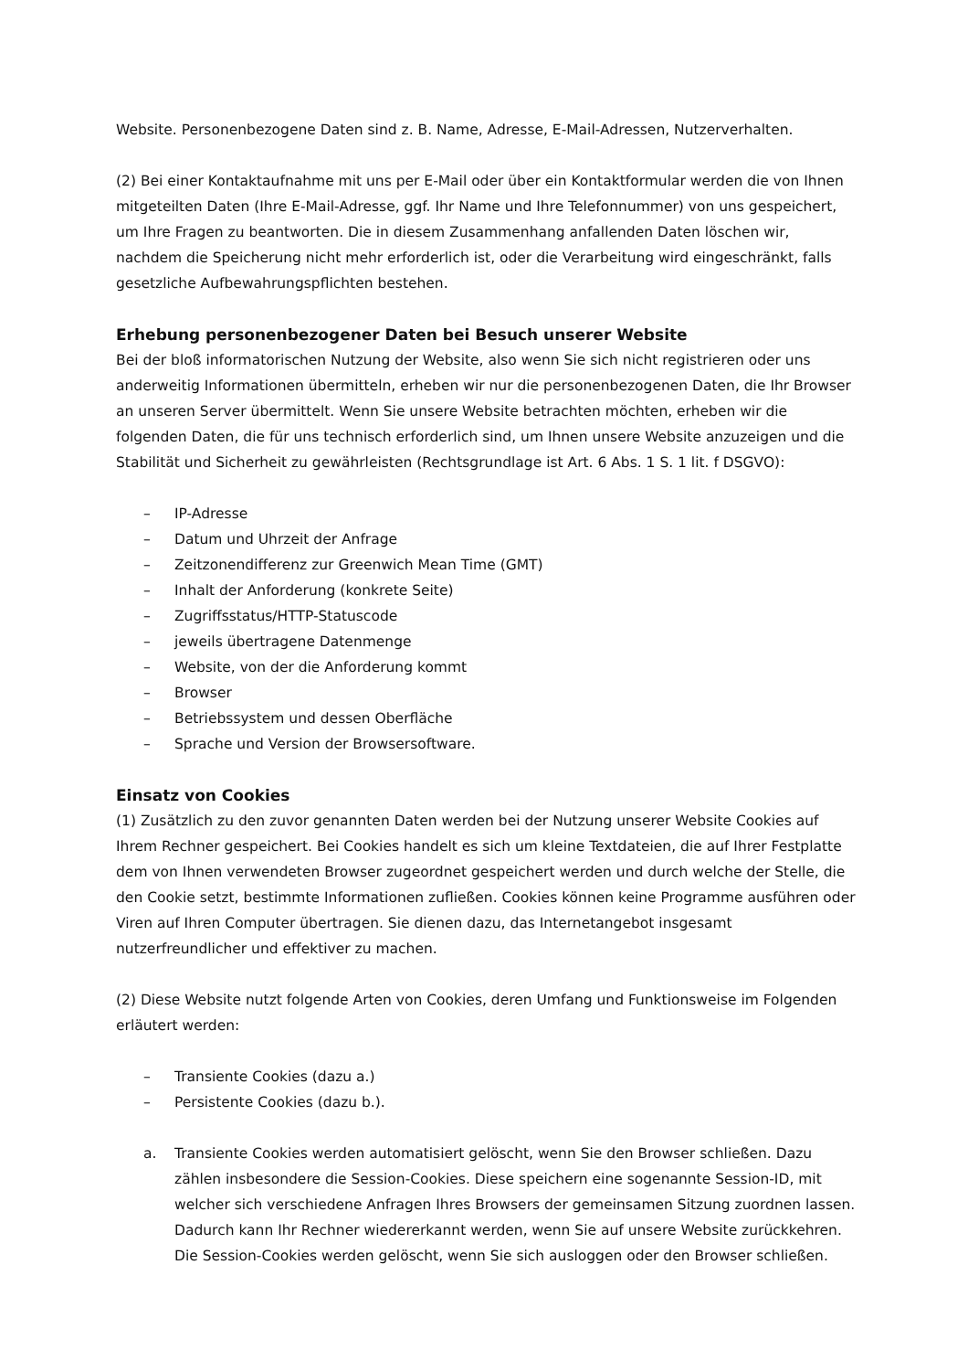Website. Personenbezogene Daten sind z. B. Name, Adresse, E-Mail-Adressen, Nutzerverhalten.
(2) Bei einer Kontaktaufnahme mit uns per E-Mail oder über ein Kontaktformular werden die von Ihnen mitgeteilten Daten (Ihre E-Mail-Adresse, ggf. Ihr Name und Ihre Telefonnummer) von uns gespeichert, um Ihre Fragen zu beantworten. Die in diesem Zusammenhang anfallenden Daten löschen wir, nachdem die Speicherung nicht mehr erforderlich ist, oder die Verarbeitung wird eingeschränkt, falls gesetzliche Aufbewahrungspflichten bestehen.
Erhebung personenbezogener Daten bei Besuch unserer Website
Bei der bloß informatorischen Nutzung der Website, also wenn Sie sich nicht registrieren oder uns anderweitig Informationen übermitteln, erheben wir nur die personenbezogenen Daten, die Ihr Browser an unseren Server übermittelt. Wenn Sie unsere Website betrachten möchten, erheben wir die folgenden Daten, die für uns technisch erforderlich sind, um Ihnen unsere Website anzuzeigen und die Stabilität und Sicherheit zu gewährleisten (Rechtsgrundlage ist Art. 6 Abs. 1 S. 1 lit. f DSGVO):
– IP-Adresse
– Datum und Uhrzeit der Anfrage
– Zeitzonendifferenz zur Greenwich Mean Time (GMT)
– Inhalt der Anforderung (konkrete Seite)
– Zugriffsstatus/HTTP-Statuscode
– jeweils übertragene Datenmenge
– Website, von der die Anforderung kommt
– Browser
– Betriebssystem und dessen Oberfläche
– Sprache und Version der Browsersoftware.
Einsatz von Cookies
(1) Zusätzlich zu den zuvor genannten Daten werden bei der Nutzung unserer Website Cookies auf Ihrem Rechner gespeichert. Bei Cookies handelt es sich um kleine Textdateien, die auf Ihrer Festplatte dem von Ihnen verwendeten Browser zugeordnet gespeichert werden und durch welche der Stelle, die den Cookie setzt, bestimmte Informationen zufließen. Cookies können keine Programme ausführen oder Viren auf Ihren Computer übertragen. Sie dienen dazu, das Internetangebot insgesamt nutzerfreundlicher und effektiver zu machen.
(2) Diese Website nutzt folgende Arten von Cookies, deren Umfang und Funktionsweise im Folgenden erläutert werden:
– Transiente Cookies (dazu a.)
– Persistente Cookies (dazu b.).
a. Transiente Cookies werden automatisiert gelöscht, wenn Sie den Browser schließen. Dazu zählen insbesondere die Session-Cookies. Diese speichern eine sogenannte Session-ID, mit welcher sich verschiedene Anfragen Ihres Browsers der gemeinsamen Sitzung zuordnen lassen. Dadurch kann Ihr Rechner wiedererkannt werden, wenn Sie auf unsere Website zurückkehren. Die Session-Cookies werden gelöscht, wenn Sie sich ausloggen oder den Browser schließen.